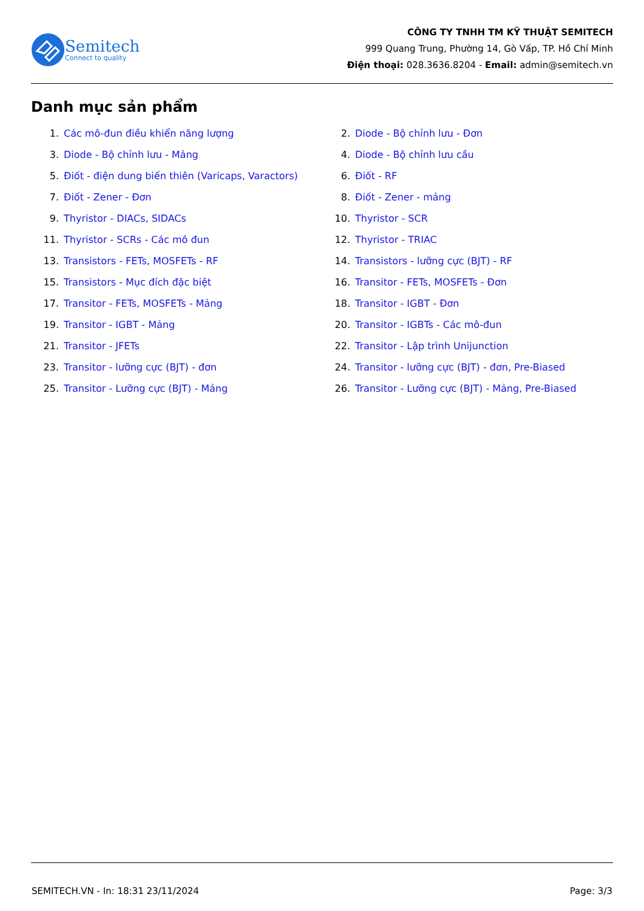Semitech
Connect to quality
CÔNG TY TNHH TM KỸ THUẬT SEMITECH
999 Quang Trung, Phường 14, Gò Vấp, TP. Hồ Chí Minh
Điện thoại: 028.3636.8204 - Email: admin@semitech.vn
Danh mục sản phẩm
1. Các mô-đun điều khiển năng lượng
2. Diode - Bộ chỉnh lưu - Đơn
3. Diode - Bộ chỉnh lưu - Mảng
4. Diode - Bộ chỉnh lưu cầu
5. Điốt - điện dung biến thiên (Varicaps, Varactors)
6. Điốt - RF
7. Điốt - Zener - Đơn
8. Điốt - Zener - mảng
9. Thyristor - DIACs, SIDACs
10. Thyristor - SCR
11. Thyristor - SCRs - Các mô đun
12. Thyristor - TRIAC
13. Transistors - FETs, MOSFETs - RF
14. Transistors - lưỡng cực (BJT) - RF
15. Transistors - Mục đích đặc biệt
16. Transitor - FETs, MOSFETs - Đơn
17. Transitor - FETs, MOSFETs - Mảng
18. Transitor - IGBT - Đơn
19. Transitor - IGBT - Mảng
20. Transitor - IGBTs - Các mô-đun
21. Transitor - JFETs
22. Transitor - Lập trình Unijunction
23. Transitor - lưỡng cực (BJT) - đơn
24. Transitor - lưỡng cực (BJT) - đơn, Pre-Biased
25. Transitor - Lưỡng cực (BJT) - Mảng
26. Transitor - Lưỡng cực (BJT) - Mảng, Pre-Biased
SEMITECH.VN - In: 18:31 23/11/2024 Page: 3/3